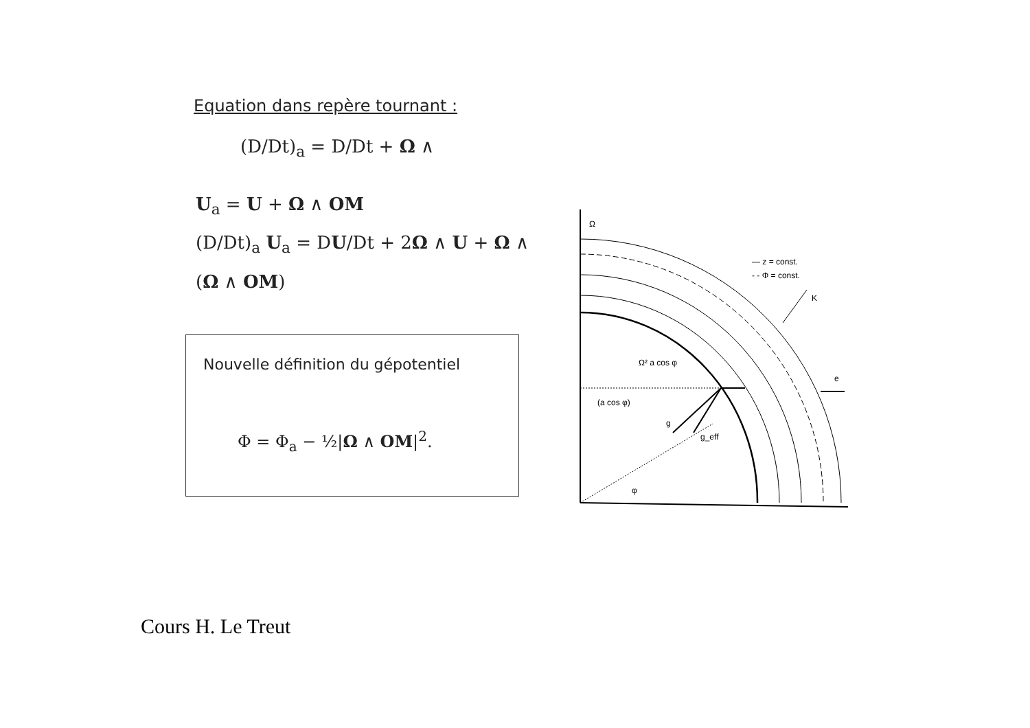Equation dans repère tournant :
(D/Dt)<sub>a</sub> = D/Dt + Ω ∧
U<sub>a</sub> = U + Ω ∧ OM
(D/Dt)<sub>a</sub> U<sub>a</sub> = DU/Dt + 2Ω ∧ U + Ω ∧ (Ω ∧ OM)
Nouvelle définition du gépotentiel
Φ = Φ<sub>a</sub> − ½|Ω ∧ OM|<sup>2</sup>.
Ω
— z = const.
- - Φ = const.
K
Ω² a cos φ
e
(a cos φ)
g
g_eff
φ
Cours H. Le Treut